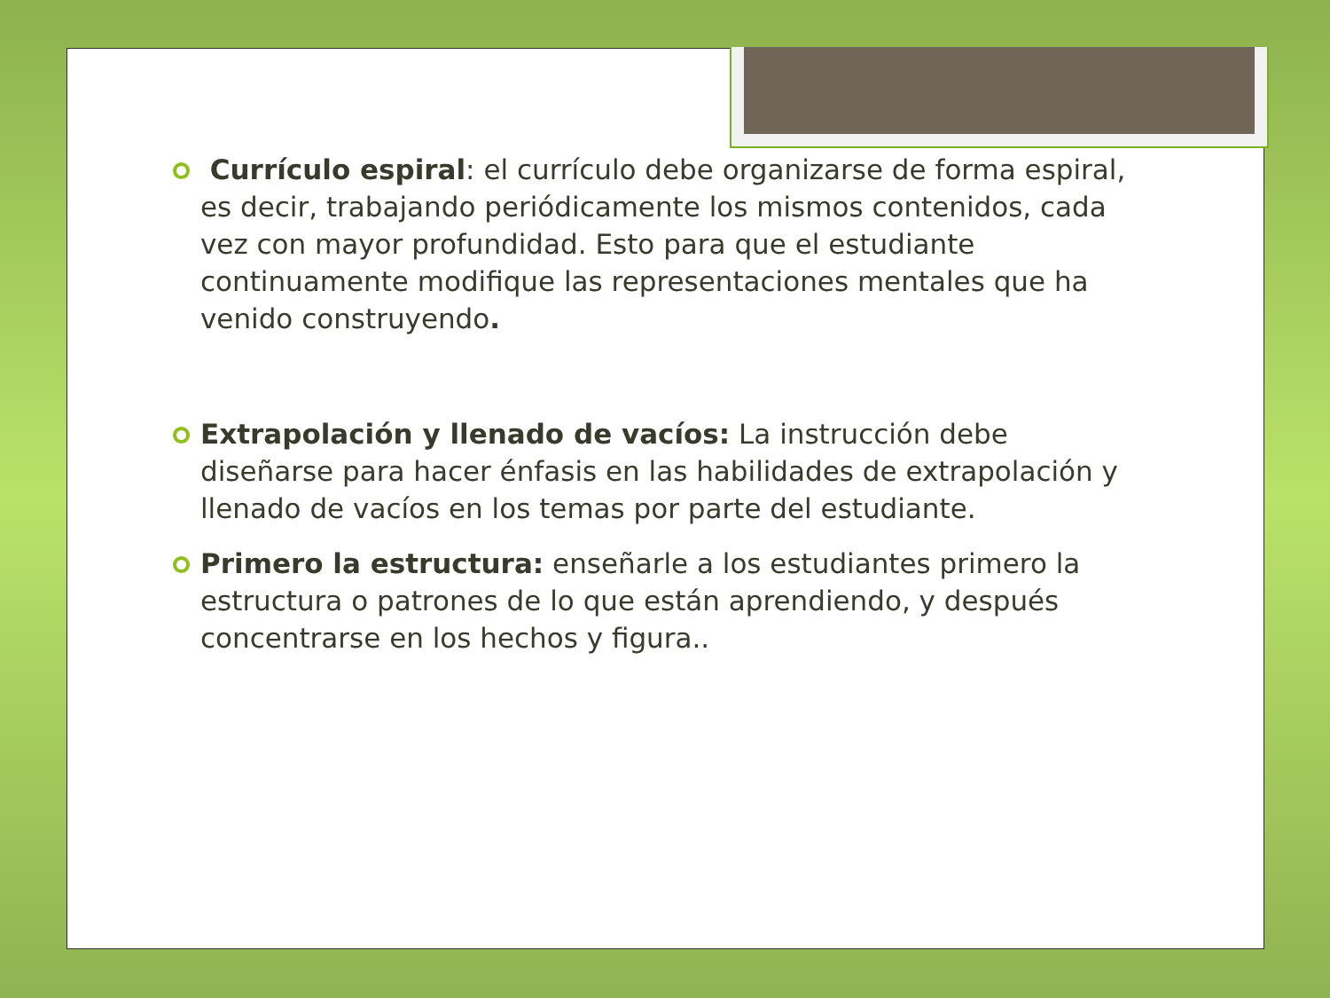Currículo espiral: el currículo debe organizarse de forma espiral, es decir, trabajando periódicamente los mismos contenidos, cada vez con mayor profundidad. Esto para que el estudiante continuamente modifique las representaciones mentales que ha venido construyendo.
Extrapolación y llenado de vacíos: La instrucción debe diseñarse para hacer énfasis en las habilidades de extrapolación y llenado de vacíos en los temas por parte del estudiante.
Primero la estructura: enseñarle a los estudiantes primero la estructura o patrones de lo que están aprendiendo, y después concentrarse en los hechos y figura..